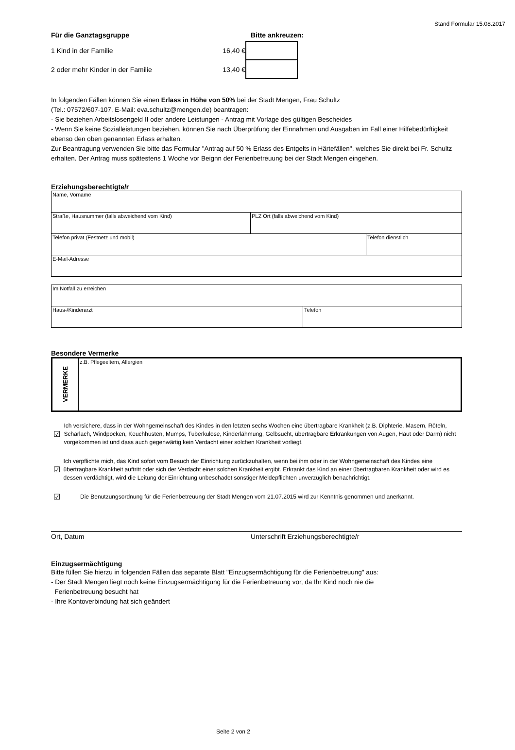Stand Formular 15.08.2017
Für die Ganztagsgruppe Bitte ankreuzen:
1 Kind in der Familie 16,40 €
2 oder mehr Kinder in der Familie 13,40 €
In folgenden Fällen können Sie einen Erlass in Höhe von 50% bei der Stadt Mengen, Frau Schultz
(Tel.: 07572/607-107, E-Mail: eva.schultz@mengen.de) beantragen:
- Sie beziehen Arbeitslosengeld II oder andere Leistungen - Antrag mit Vorlage des gültigen Bescheides
- Wenn Sie keine Sozialleistungen beziehen, können Sie nach Überprüfung der Einnahmen und Ausgaben im Fall einer Hilfebedürftigkeit ebenso den oben genannten Erlass erhalten.
Zur Beantragung verwenden Sie bitte das Formular "Antrag auf 50 % Erlass des Entgelts in Härtefällen", welches Sie direkt bei Fr. Schultz erhalten. Der Antrag muss spätestens 1 Woche vor Beignn der Ferienbetreuung bei der Stadt Mengen eingehen.
Erziehungsberechtigte/r
| Name, Vorname | | |
| Straße, Hausnummer (falls abweichend vom Kind) | PLZ Ort (falls abweichend vom Kind) | |
| Telefon privat (Festnetz und mobil) | | Telefon dienstlich |
| E-Mail-Adresse | | |
| Im Notfall zu erreichen | |
| Haus-/Kinderarzt | Telefon |
Besondere Vermerke
| VERMERKE | z.B. Pflegeeltern, Allergien |
☑ Ich versichere, dass in der Wohngemeinschaft des Kindes in den letzten sechs Wochen eine übertragbare Krankheit (z.B. Diphterie, Masern, Röteln, Scharlach, Windpocken, Keuchhusten, Mumps, Tuberkulose, Kinderlähmung, Gelbsucht, übertragbare Erkrankungen von Augen, Haut oder Darm) nicht vorgekommen ist und dass auch gegenwärtig kein Verdacht einer solchen Krankheit vorliegt.
☑ Ich verpflichte mich, das Kind sofort vom Besuch der Einrichtung zurückzuhalten, wenn bei ihm oder in der Wohngemeinschaft des Kindes eine übertragbare Krankheit auftritt oder sich der Verdacht einer solchen Krankheit ergibt. Erkrankt das Kind an einer übertragbaren Krankheit oder wird es dessen verdächtigt, wird die Leitung der Einrichtung unbeschadet sonstiger Meldepflichten unverzüglich benachrichtigt.
☑ Die Benutzungsordnung für die Ferienbetreuung der Stadt Mengen vom 21.07.2015 wird zur Kenntnis genommen und anerkannt.
Ort, Datum Unterschrift Erziehungsberechtigte/r
Einzugsermächtigung
Bitte füllen Sie hierzu in folgenden Fällen das separate Blatt "Einzugsermächtigung für die Ferienbetreuung" aus:
- Der Stadt Mengen liegt noch keine Einzugsermächtigung für die Ferienbetreuung vor, da Ihr Kind noch nie die
Ferienbetreuung besucht hat
- Ihre Kontoverbindung hat sich geändert
Seite 2 von 2